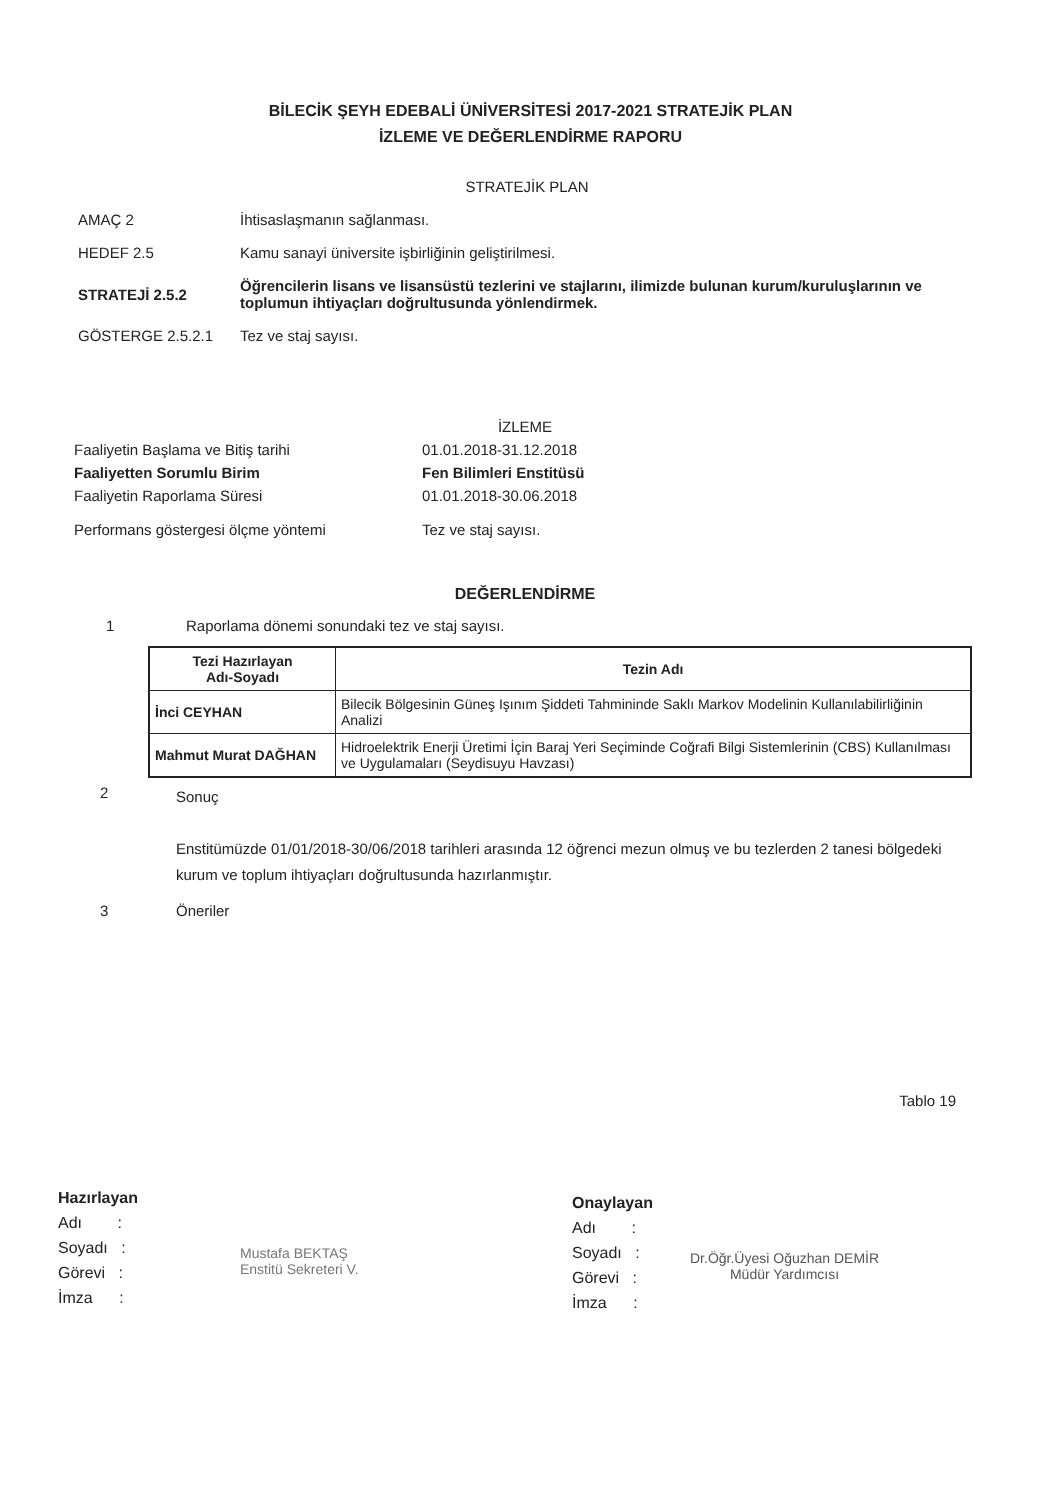BİLECİK ŞEYH EDEBALİ ÜNİVERSİTESİ 2017-2021 STRATEJİK PLAN
İZLEME VE DEĞERLENDİRME RAPORU
| STRATEJİK PLAN | |
| AMAÇ 2 | İhtisaslaşmanın sağlanması. |
| HEDEF 2.5 | Kamu sanayi üniversite işbirliğinin geliştirilmesi. |
| STRATEJİ 2.5.2 | Öğrencilerin lisans ve lisansüstü tezlerini ve stajlarını, ilimizde bulunan kurum/kuruluşlarının ve toplumun ihtiyaçları doğrultusunda yönlendirmek. |
| GÖSTERGE 2.5.2.1 | Tez ve staj sayısı. |
| İZLEME | |
| Faaliyetin Başlama ve Bitiş tarihi | 01.01.2018-31.12.2018 |
| Faaliyetten Sorumlu Birim | Fen Bilimleri Enstitüsü |
| Faaliyetin Raporlama Süresi | 01.01.2018-30.06.2018 |
| Performans göstergesi ölçme yöntemi | Tez ve staj sayısı. |
DEĞERLENDİRME
1 Raporlama dönemi sonundaki tez ve staj sayısı.
| Tezi Hazırlayan Adı-Soyadı | Tezin Adı |
| --- | --- |
| İnci CEYHAN | Bilecik Bölgesinin Güneş Işınım Şiddeti Tahmininde Saklı Markov Modelinin Kullanılabilirliğinin Analizi |
| Mahmut Murat DAĞHAN | Hidroelektrik Enerji Üretimi İçin Baraj Yeri Seçiminde Coğrafi Bilgi Sistemlerinin (CBS) Kullanılması ve Uygulamaları (Seydisuyu Havzası) |
2
Sonuç
Enstitümüzde 01/01/2018-30/06/2018 tarihleri arasında 12 öğrenci mezun olmuş ve bu tezlerden 2 tanesi bölgedeki kurum ve toplum ihtiyaçları doğrultusunda hazırlanmıştır.
3 Öneriler
Tablo 19
Hazırlayan
Adı :
Soyadı :
Görevi :
İmza :
Mustafa BEKTAŞ
Enstitü Sekreteri V.
Onaylayan
Adı :
Soyadı :
Görevi :
İmza :
Dr.Öğr.Üyesi Oğuzhan DEMİR
Müdür Yardımcısı